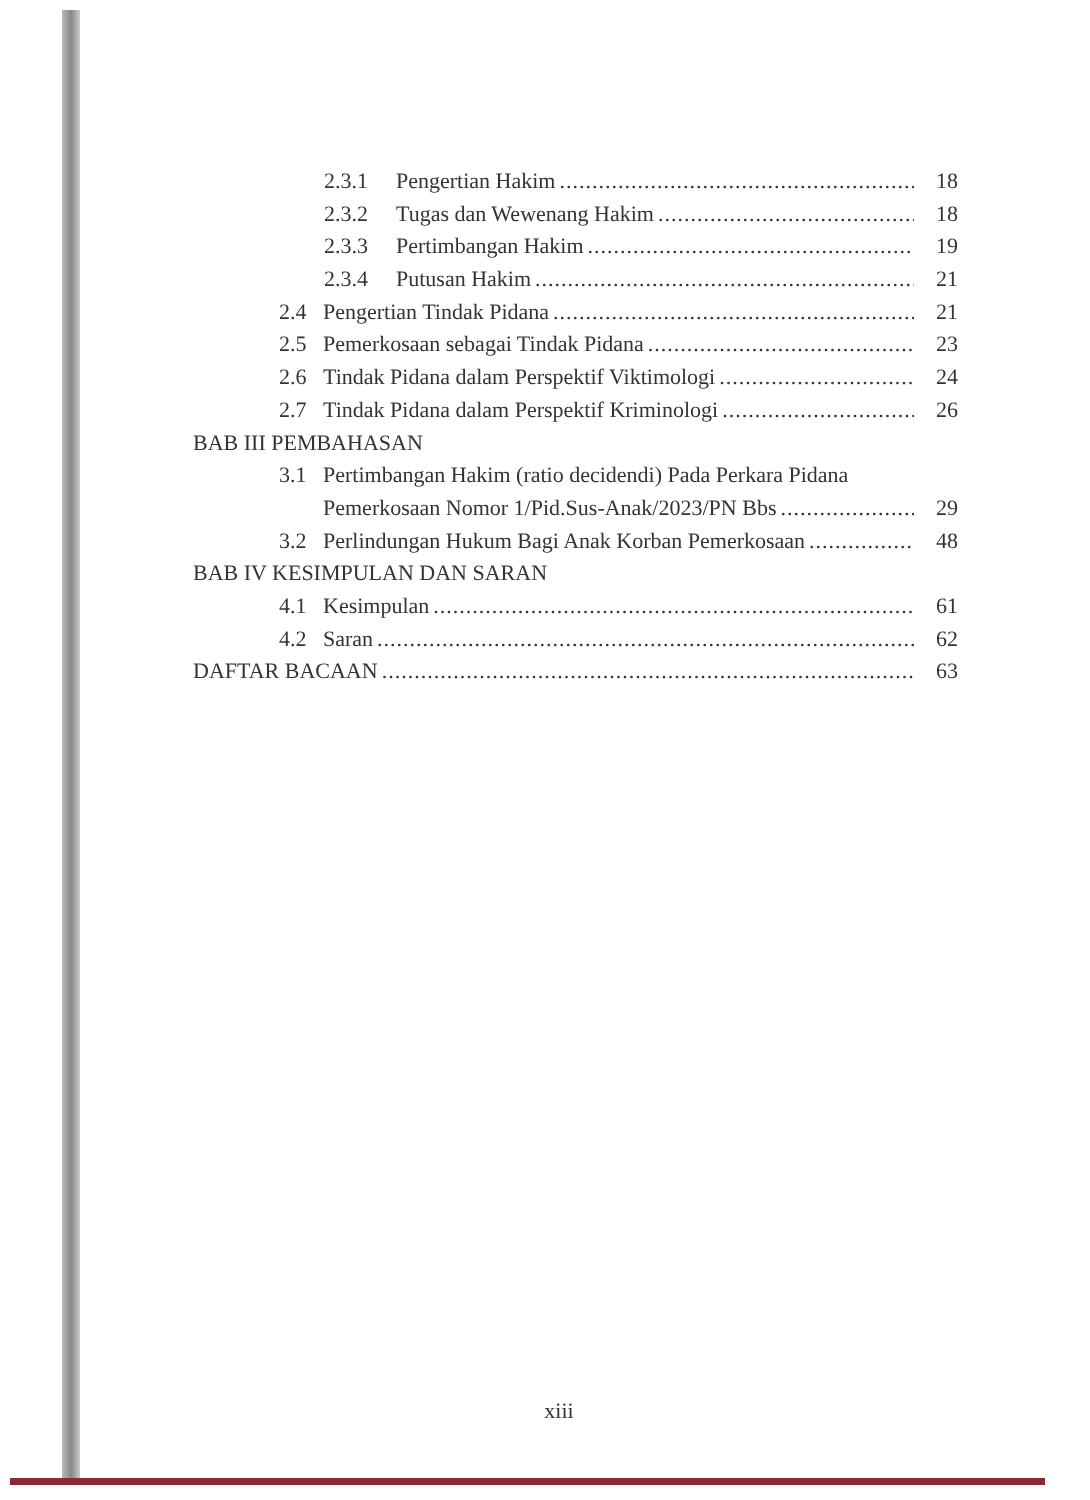2.3.1 Pengertian Hakim 18
2.3.2 Tugas dan Wewenang Hakim 18
2.3.3 Pertimbangan Hakim 19
2.3.4 Putusan Hakim 21
2.4 Pengertian Tindak Pidana 21
2.5 Pemerkosaan sebagai Tindak Pidana 23
2.6 Tindak Pidana dalam Perspektif Viktimologi 24
2.7 Tindak Pidana dalam Perspektif Kriminologi 26
BAB III PEMBAHASAN
3.1 Pertimbangan Hakim (ratio decidendi) Pada Perkara Pidana
Pemerkosaan Nomor 1/Pid.Sus-Anak/2023/PN Bbs 29
3.2 Perlindungan Hukum Bagi Anak Korban Pemerkosaan 48
BAB IV KESIMPULAN DAN SARAN
4.1 Kesimpulan 61
4.2 Saran 62
DAFTAR BACAAN 63
xiii